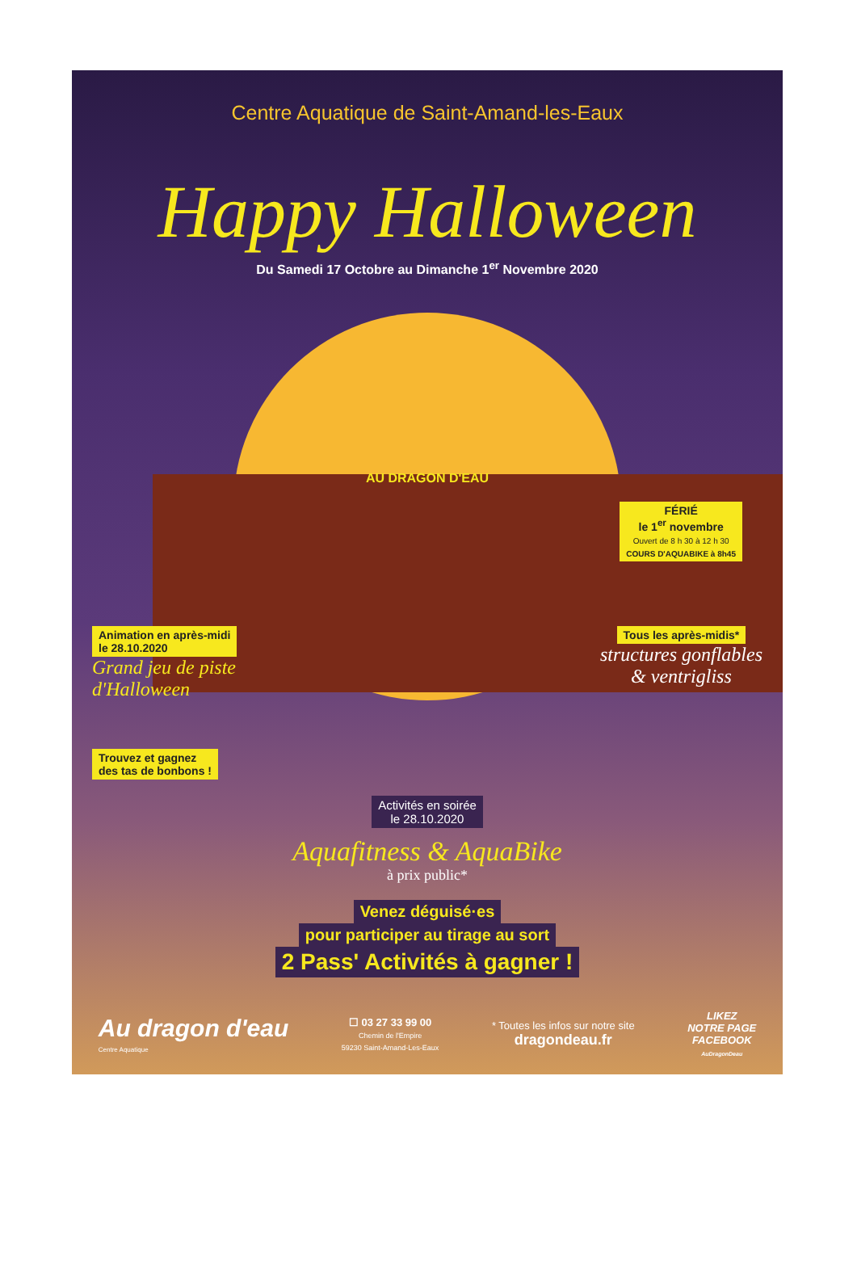Centre Aquatique de Saint-Amand-les-Eaux
Happy Halloween
Du Samedi 17 Octobre au Dimanche 1<sup>er</sup> Novembre 2020
AU DRAGON D'EAU
FÉRIÉ
le 1<sup>er</sup> novembre
Ouvert de 8 h 30 à 12 h 30
COURS D'AQUABIKE à 8h45
Animation en après-midi
le 28.10.2020
Grand jeu de piste
d'Halloween
Trouvez et gagnez
des tas de bonbons !
Tous les après-midis*
structures gonflables
& ventrigliss
Activités en soirée
le 28.10.2020
Aquafitness & AquaBike
à prix public*
Venez déguisé·es
pour participer au tirage au sort
2 Pass' Activités à gagner !
Au dragon d'eau
Centre Aquatique
☐ 03 27 33 99 00
Chemin de l'Empire
59230 Saint-Amand-Les-Eaux
* Toutes les infos sur notre site
dragondeau.fr
LIKEZ
NOTRE PAGE
FACEBOOK
AuDragonDeau